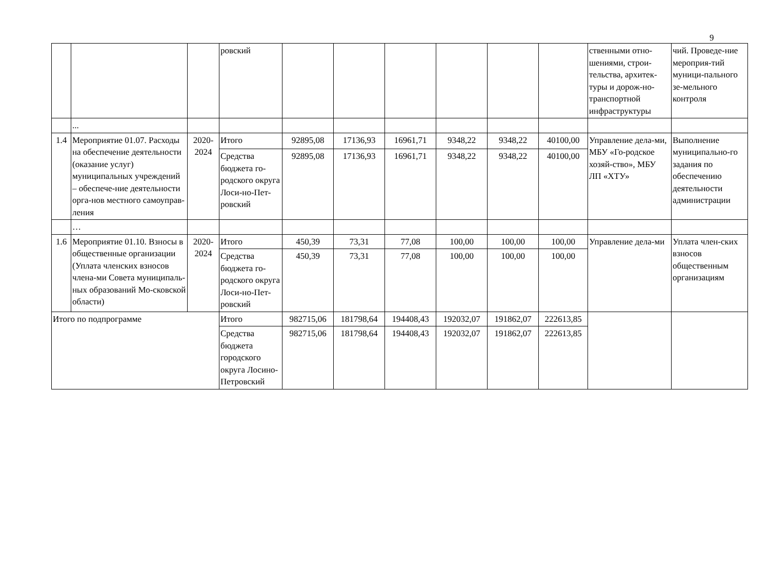9
| | | | ровский | | | | | | | ственными отно-шениями, строи-тельства, архитек-туры и дорож-но-транспортной инфраструктуры | чий. Проведе-ние мероприя-тий муници-пального зе-мельного контроля |
| | ... | | | | | | | | | | |
| 1.4 | Мероприятие 01.07. Расходы на обеспечение деятельности (оказание услуг) муниципальных учреждений – обеспече-ние деятельности орга-нов местного самоуправ-ления | 2020-2024 | Итого | 92895,08 | 17136,93 | 16961,71 | 9348,22 | 9348,22 | 40100,00 | Управление дела-ми, МБУ «Го-родское хозяй-ство», МБУ ЛП «ХТУ» | Выполнение муниципально-го задания по обеспечению деятельности администрации |
| | | | Средства бюджета го-родского округа Лоси-но-Пет-ровский | 92895,08 | 17136,93 | 16961,71 | 9348,22 | 9348,22 | 40100,00 | | |
| | … | | | | | | | | | | |
| 1.6 | Мероприятие 01.10. Взносы в общественные организации (Уплата членских взносов члена-ми Совета муниципаль-ных образований Мо-сковской области) | 2020-2024 | Итого | 450,39 | 73,31 | 77,08 | 100,00 | 100,00 | 100,00 | Управление дела-ми | Уплата член-ских взносов общественным организациям |
| | | | Средства бюджета го-родского округа Лоси-но-Пет-ровский | 450,39 | 73,31 | 77,08 | 100,00 | 100,00 | 100,00 | | |
| Итого по подпрограмме | | | Итого | 982715,06 | 181798,64 | 194408,43 | 192032,07 | 191862,07 | 222613,85 | | |
| | | | Средства бюджета городского округа Лосино-Петровский | 982715,06 | 181798,64 | 194408,43 | 192032,07 | 191862,07 | 222613,85 | | |